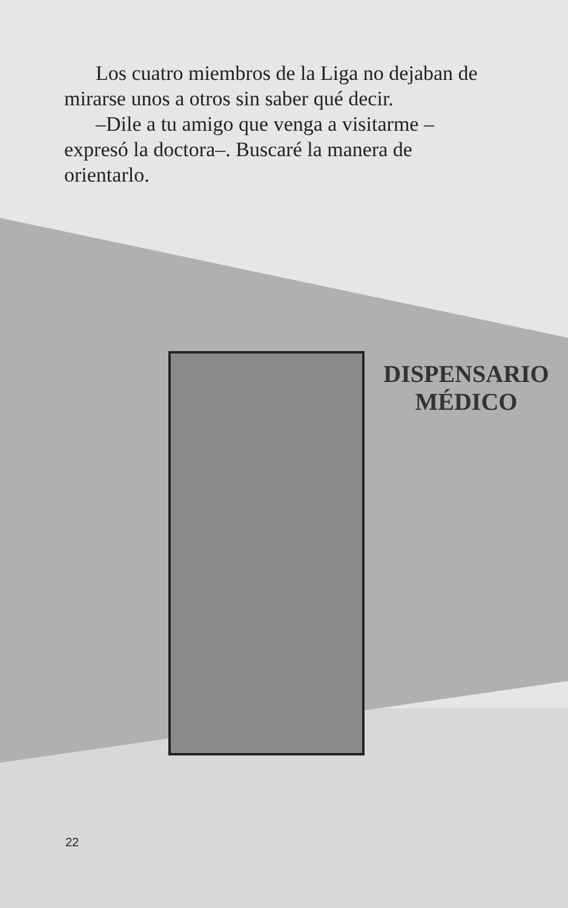Los cuatro miembros de la Liga no dejaban de mirarse unos a otros sin saber qué decir.
–Dile a tu amigo que venga a visitarme –expresó la doctora–. Buscaré la manera de orientarlo.
DISPENSARIO
MÉDICO
22